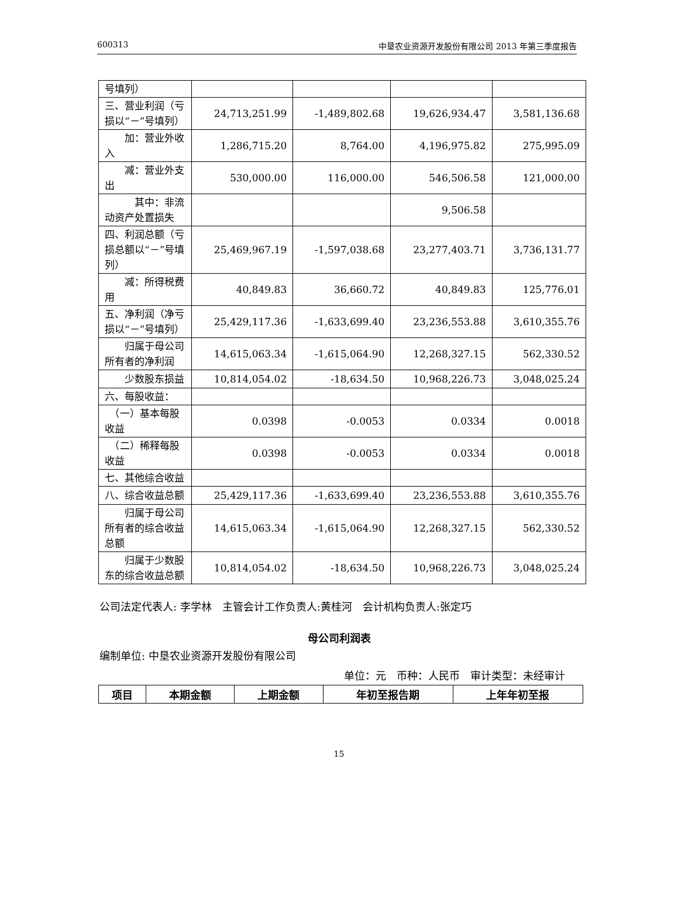600313 中垦农业资源开发股份有限公司 2013 年第三季度报告
| 号填列） | | | | |
| 三、营业利润（亏损以“－”号填列） | 24,713,251.99 | -1,489,802.68 | 19,626,934.47 | 3,581,136.68 |
| 加：营业外收入 | 1,286,715.20 | 8,764.00 | 4,196,975.82 | 275,995.09 |
| 减：营业外支出 | 530,000.00 | 116,000.00 | 546,506.58 | 121,000.00 |
| 其中：非流动资产处置损失 | | | 9,506.58 | |
| 四、利润总额（亏损总额以“－”号填列） | 25,469,967.19 | -1,597,038.68 | 23,277,403.71 | 3,736,131.77 |
| 减：所得税费用 | 40,849.83 | 36,660.72 | 40,849.83 | 125,776.01 |
| 五、净利润（净亏损以“－”号填列） | 25,429,117.36 | -1,633,699.40 | 23,236,553.88 | 3,610,355.76 |
| 归属于母公司所有者的净利润 | 14,615,063.34 | -1,615,064.90 | 12,268,327.15 | 562,330.52 |
| 少数股东损益 | 10,814,054.02 | -18,634.50 | 10,968,226.73 | 3,048,025.24 |
| 六、每股收益： | | | | |
| （一）基本每股收益 | 0.0398 | -0.0053 | 0.0334 | 0.0018 |
| （二）稀释每股收益 | 0.0398 | -0.0053 | 0.0334 | 0.0018 |
| 七、其他综合收益 | | | | |
| 八、综合收益总额 | 25,429,117.36 | -1,633,699.40 | 23,236,553.88 | 3,610,355.76 |
| 归属于母公司所有者的综合收益总额 | 14,615,063.34 | -1,615,064.90 | 12,268,327.15 | 562,330.52 |
| 归属于少数股东的综合收益总额 | 10,814,054.02 | -18,634.50 | 10,968,226.73 | 3,048,025.24 |
公司法定代表人: 李学林　主管会计工作负责人:黄桂河　会计机构负责人:张定巧
母公司利润表
编制单位: 中垦农业资源开发股份有限公司
单位：元　币种：人民币　审计类型：未经审计
| 项目 | 本期金额 | 上期金额 | 年初至报告期 | 上年年初至报 |
| --- | --- | --- | --- | --- |
15